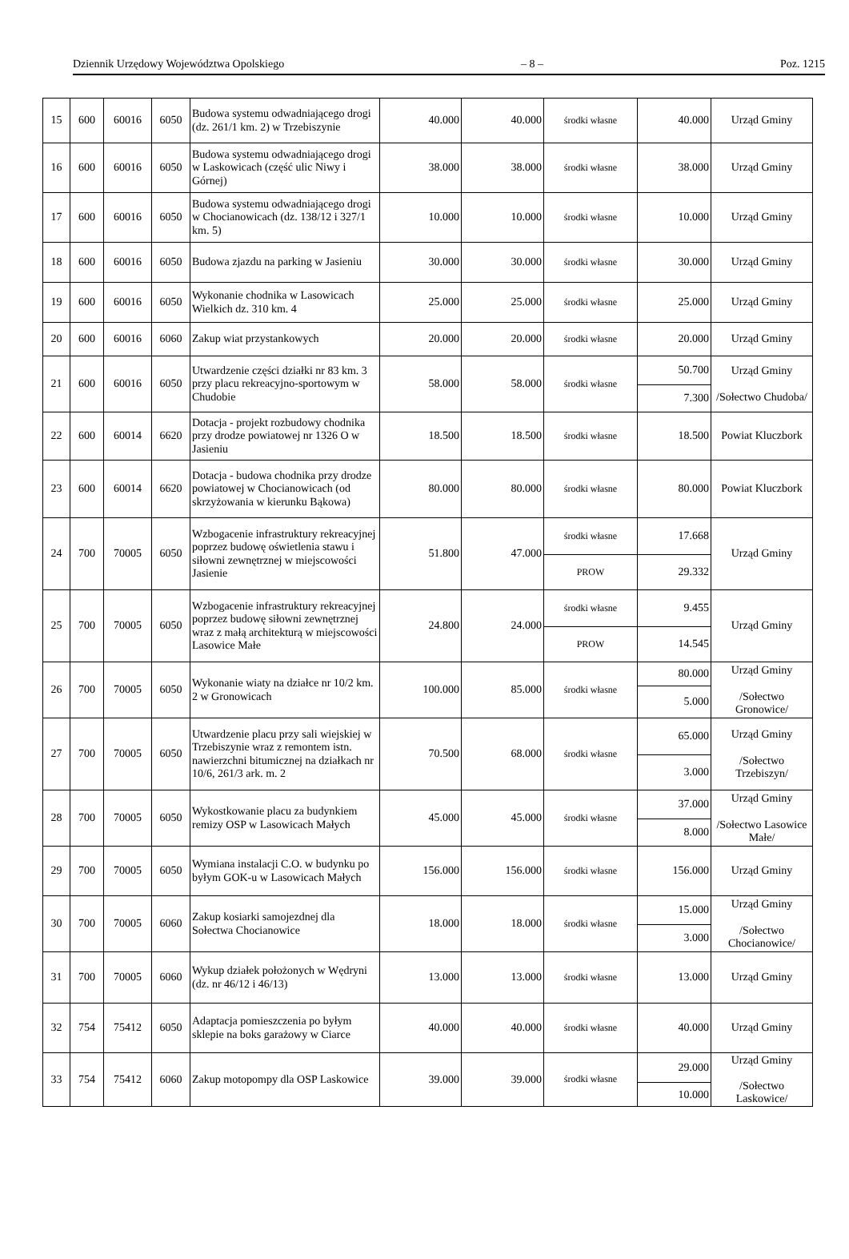Dziennik Urzędowy Województwa Opolskiego – 8 – Poz. 1215
| 15 | 600 | 60016 | 6050 | Budowa systemu odwadniającego drogi (dz. 261/1 km. 2) w Trzebiszynie | 40.000 | 40.000 | środki własne | 40.000 | Urząd Gminy |
| 16 | 600 | 60016 | 6050 | Budowa systemu odwadniającego drogi w Laskowicach (część ulic Niwy i Górnej) | 38.000 | 38.000 | środki własne | 38.000 | Urząd Gminy |
| 17 | 600 | 60016 | 6050 | Budowa systemu odwadniającego drogi w Chocianowicach (dz. 138/12 i 327/1 km. 5) | 10.000 | 10.000 | środki własne | 10.000 | Urząd Gminy |
| 18 | 600 | 60016 | 6050 | Budowa zjazdu na parking w Jasieniu | 30.000 | 30.000 | środki własne | 30.000 | Urząd Gminy |
| 19 | 600 | 60016 | 6050 | Wykonanie chodnika w Lasowicach Wielkich dz. 310 km. 4 | 25.000 | 25.000 | środki własne | 25.000 | Urząd Gminy |
| 20 | 600 | 60016 | 6060 | Zakup wiat przystankowych | 20.000 | 20.000 | środki własne | 20.000 | Urząd Gminy |
| 21 | 600 | 60016 | 6050 | Utwardzenie części działki nr 83 km. 3 przy placu rekreacyjno-sportowym w Chudobie | 58.000 | 58.000 | środki własne | 50.700 | Urząd Gminy /Sołectwo Chudoba/ |
| | | | | | | | | 7.300 | |
| 22 | 600 | 60014 | 6620 | Dotacja - projekt rozbudowy chodnika przy drodze powiatowej nr 1326 O w Jasieniu | 18.500 | 18.500 | środki własne | 18.500 | Powiat Kluczbork |
| 23 | 600 | 60014 | 6620 | Dotacja - budowa chodnika przy drodze powiatowej w Chocianowicach (od skrzyżowania w kierunku Bąkowa) | 80.000 | 80.000 | środki własne | 80.000 | Powiat Kluczbork |
| 24 | 700 | 70005 | 6050 | Wzbogacenie infrastruktury rekreacyjnej poprzez budowę oświetlenia stawu i siłowni zewnętrznej w miejscowości Jasienie | 51.800 | 47.000 | środki własne | 17.668 | Urząd Gminy |
| | | | | | | | PROW | 29.332 | |
| 25 | 700 | 70005 | 6050 | Wzbogacenie infrastruktury rekreacyjnej poprzez budowę siłowni zewnętrznej wraz z małą architekturą w miejscowości Lasowice Małe | 24.800 | 24.000 | środki własne | 9.455 | Urząd Gminy |
| | | | | | | | PROW | 14.545 | |
| 26 | 700 | 70005 | 6050 | Wykonanie wiaty na działce nr 10/2 km. 2 w Gronowicach | 100.000 | 85.000 | środki własne | 80.000 | Urząd Gminy /Sołectwo Gronowice/ |
| | | | | | | | | 5.000 | |
| 27 | 700 | 70005 | 6050 | Utwardzenie placu przy sali wiejskiej w Trzebiszynie wraz z remontem istn. nawierzchni bitumicznej na działkach nr 10/6, 261/3 ark. m. 2 | 70.500 | 68.000 | środki własne | 65.000 | Urząd Gminy /Sołectwo Trzebiszyn/ |
| | | | | | | | | 3.000 | |
| 28 | 700 | 70005 | 6050 | Wykostkowanie placu za budynkiem remizy OSP w Lasowicach Małych | 45.000 | 45.000 | środki własne | 37.000 | Urząd Gminy /Sołectwo Lasowice Małe/ |
| | | | | | | | | 8.000 | |
| 29 | 700 | 70005 | 6050 | Wymiana instalacji C.O. w budynku po byłym GOK-u w Lasowicach Małych | 156.000 | 156.000 | środki własne | 156.000 | Urząd Gminy |
| 30 | 700 | 70005 | 6060 | Zakup kosiarki samojezdnej dla Sołectwa Chocianowice | 18.000 | 18.000 | środki własne | 15.000 | Urząd Gminy /Sołectwo Chocianowice/ |
| | | | | | | | | 3.000 | |
| 31 | 700 | 70005 | 6060 | Wykup działek położonych w Wędryni (dz. nr 46/12 i 46/13) | 13.000 | 13.000 | środki własne | 13.000 | Urząd Gminy |
| 32 | 754 | 75412 | 6050 | Adaptacja pomieszczenia po byłym sklepie na boks garażowy w Ciarce | 40.000 | 40.000 | środki własne | 40.000 | Urząd Gminy |
| 33 | 754 | 75412 | 6060 | Zakup motopompy dla OSP Laskowice | 39.000 | 39.000 | środki własne | 29.000 | Urząd Gminy /Sołectwo Laskowice/ |
| | | | | | | | | 10.000 | |